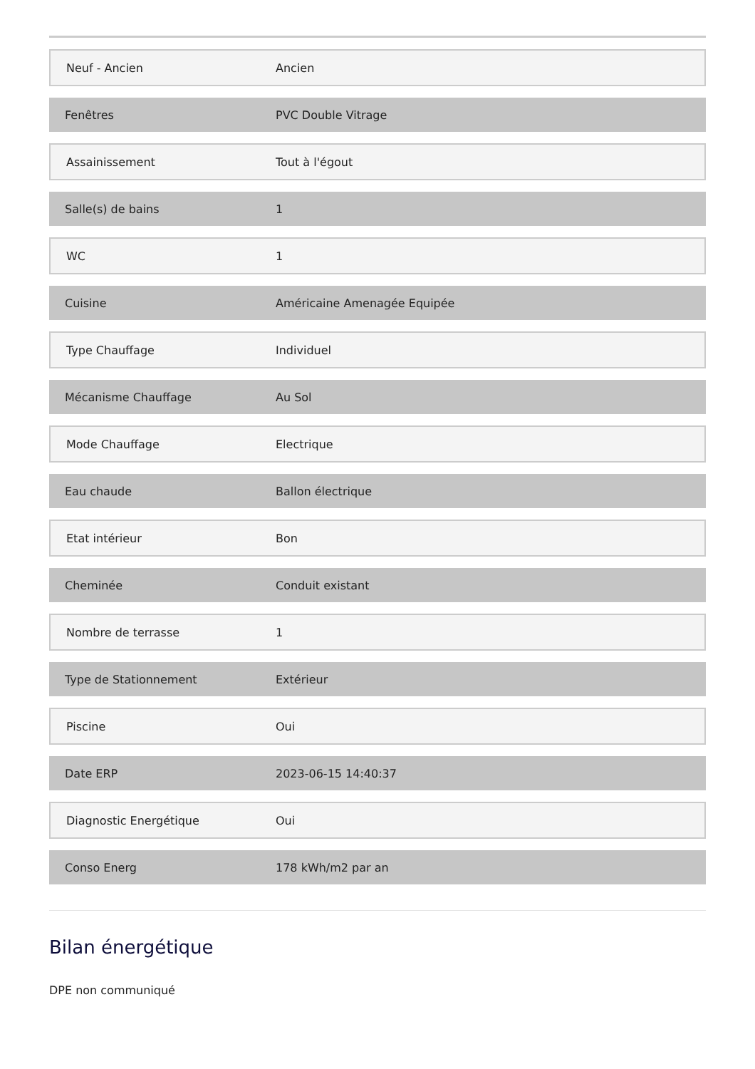| Neuf - Ancien | Ancien |
| Fenêtres | PVC Double Vitrage |
| Assainissement | Tout à l'égout |
| Salle(s) de bains | 1 |
| WC | 1 |
| Cuisine | Américaine Amenagée Equipée |
| Type Chauffage | Individuel |
| Mécanisme Chauffage | Au Sol |
| Mode Chauffage | Electrique |
| Eau chaude | Ballon électrique |
| Etat intérieur | Bon |
| Cheminée | Conduit existant |
| Nombre de terrasse | 1 |
| Type de Stationnement | Extérieur |
| Piscine | Oui |
| Date ERP | 2023-06-15 14:40:37 |
| Diagnostic Energétique | Oui |
| Conso Energ | 178 kWh/m2 par an |
Bilan énergétique
DPE non communiqué